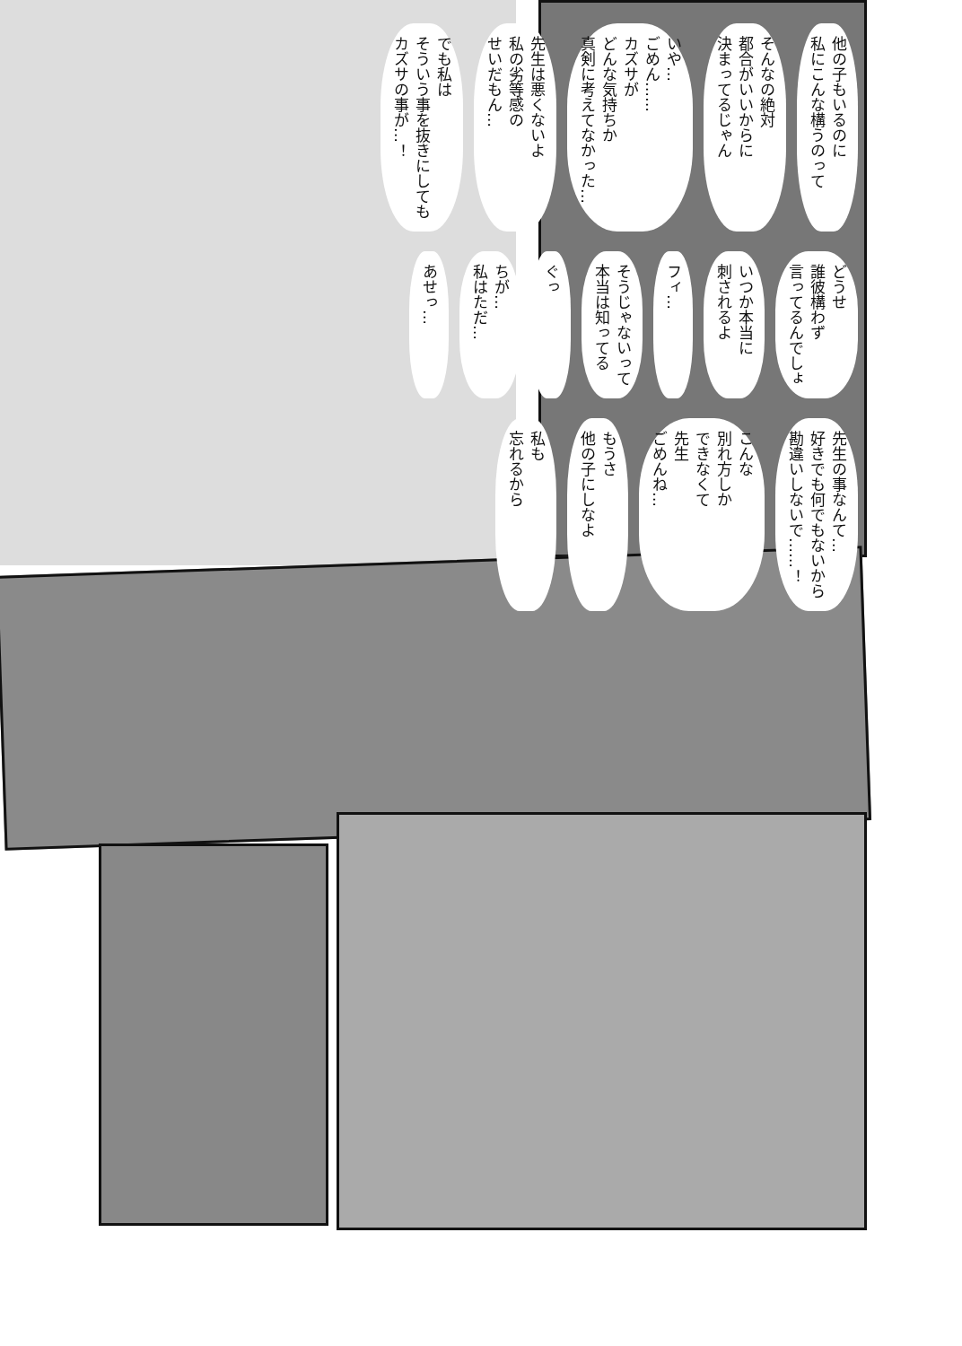他の子もいるのに
私にこんな構うのって そんなの絶対
都合がいいからに
決まってるじゃん いや…
ごめん……
カズサが
どんな気持ちか
真剣に考えてなかった… 先生は悪くないよ
私の劣等感の
せいだもん… でも私は
そういう事を抜きにしても
カズサの事が…！
どうせ
誰彼構わず
言ってるんでしょ いつか本当に
刺されるよ フィ… そうじゃないって
本当は知ってる ぐっ ちが…
私はただ… あせっ…
先生の事なんて…
好きでも何でもないから
勘違いしないで……！ こんな
別れ方しか
できなくて
先生
ごめんね… もうさ
他の子にしなよ 私も
忘れるから